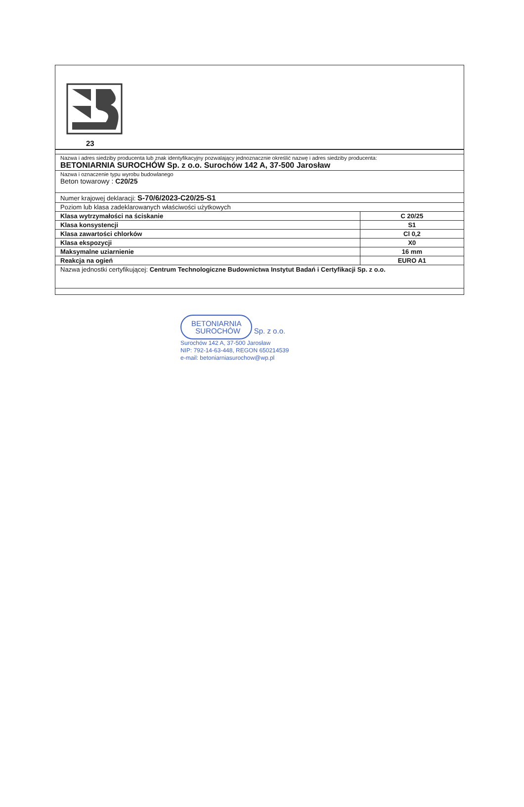23
| Nazwa i adres siedziby producenta lub znak identyfikacyjny pozwalający jednoznacznie określić nazwę i adres siedziby producenta: BETONIARNIA SUROCHÓW Sp. z o.o. Surochów 142 A, 37-500 Jarosław | |
| Nazwa i oznaczenie typu wyrobu budowlanego Beton towarowy : C20/25 | |
| Numer krajowej deklaracji: S-70/6/2023-C20/25-S1 | |
| Poziom lub klasa zadeklarowanych właściwości użytkowych | |
| Klasa wytrzymałości na ściskanie | C 20/25 |
| Klasa konsystencji | S1 |
| Klasa zawartości chlorków | Cl 0,2 |
| Klasa ekspozycji | X0 |
| Maksymalne uziarnienie | 16 mm |
| Reakcja na ogień | EURO A1 |
| Nazwa jednostki certyfikującej: Centrum Technologiczne Budownictwa Instytut Badań i Certyfikacji Sp. z o.o. | |
BETONIARNIA
SUROCHÓW
Sp. z o.o.
Surochów 142 A, 37-500 Jarosław
NIP: 792-14-63-448, REGON 650214539
e-mail: betoniarniasurochow@wp.pl